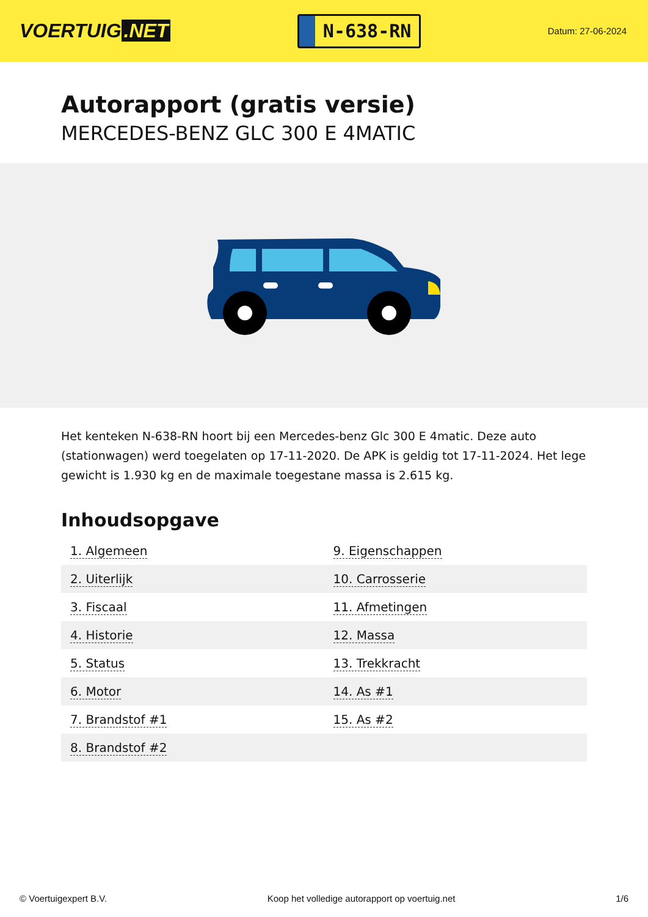VOERTUIG.NET
N-638-RN
Datum: 27-06-2024
Autorapport (gratis versie)
MERCEDES-BENZ GLC 300 E 4MATIC
Het kenteken N-638-RN hoort bij een Mercedes-benz Glc 300 E 4matic. Deze auto (stationwagen) werd toegelaten op 17-11-2020. De APK is geldig tot 17-11-2024. Het lege gewicht is 1.930 kg en de maximale toegestane massa is 2.615 kg.
Inhoudsopgave
| 1. Algemeen | 9. Eigenschappen |
| 2. Uiterlijk | 10. Carrosserie |
| 3. Fiscaal | 11. Afmetingen |
| 4. Historie | 12. Massa |
| 5. Status | 13. Trekkracht |
| 6. Motor | 14. As #1 |
| 7. Brandstof #1 | 15. As #2 |
| 8. Brandstof #2 | |
© Voertuigexpert B.V. Koop het volledige autorapport op voertuig.net 1/6